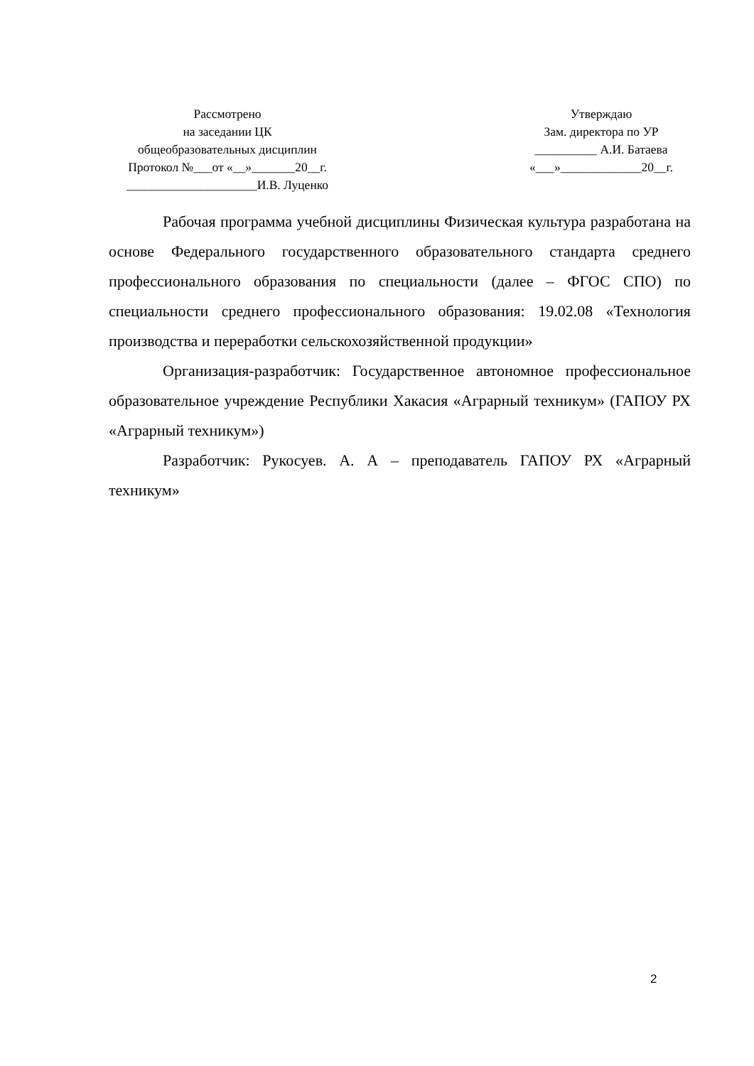Рассмотрено
на заседании ЦК
общеобразовательных дисциплин
Протокол №___от «__»_______20__г.
_____________________И.В. Луценко
Утверждаю
Зам. директора по УР
__________ А.И. Батаева
«___»_____________20__г.
Рабочая программа учебной дисциплины Физическая культура разработана на основе Федерального государственного образовательного стандарта среднего профессионального образования по специальности (далее – ФГОС СПО) по специальности среднего профессионального образования: 19.02.08 «Технология производства и переработки сельскохозяйственной продукции»
Организация-разработчик: Государственное автономное профессиональное образовательное учреждение Республики Хакасия «Аграрный техникум» (ГАПОУ РХ «Аграрный техникум»)
Разработчик: Рукосуев. А. А – преподаватель ГАПОУ РХ «Аграрный техникум»
2